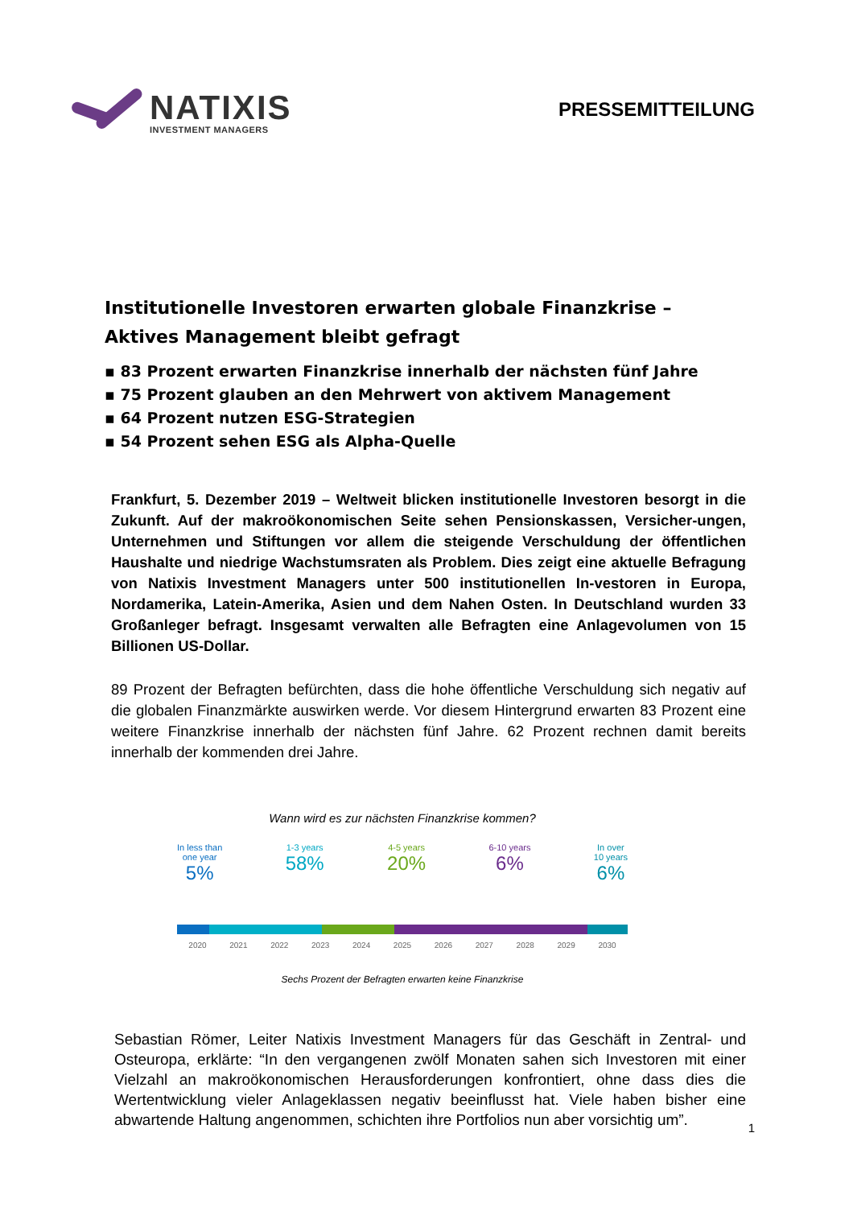NATIXIS
INVESTMENT MANAGERS
PRESSEMITTEILUNG
Institutionelle Investoren erwarten globale Finanzkrise – Aktives Management bleibt gefragt
83 Prozent erwarten Finanzkrise innerhalb der nächsten fünf Jahre
75 Prozent glauben an den Mehrwert von aktivem Management
64 Prozent nutzen ESG-Strategien
54 Prozent sehen ESG als Alpha-Quelle
Frankfurt, 5. Dezember 2019 – Weltweit blicken institutionelle Investoren besorgt in die Zukunft. Auf der makroökonomischen Seite sehen Pensionskassen, Versicher-ungen, Unternehmen und Stiftungen vor allem die steigende Verschuldung der öffentlichen Haushalte und niedrige Wachstumsraten als Problem. Dies zeigt eine aktuelle Befragung von Natixis Investment Managers unter 500 institutionellen In-vestoren in Europa, Nordamerika, Latein-Amerika, Asien und dem Nahen Osten. In Deutschland wurden 33 Großanleger befragt. Insgesamt verwalten alle Befragten eine Anlagevolumen von 15 Billionen US-Dollar.
89 Prozent der Befragten befürchten, dass die hohe öffentliche Verschuldung sich negativ auf die globalen Finanzmärkte auswirken werde. Vor diesem Hintergrund erwarten 83 Prozent eine weitere Finanzkrise innerhalb der nächsten fünf Jahre. 62 Prozent rechnen damit bereits innerhalb der kommenden drei Jahre.
Wann wird es zur nächsten Finanzkrise kommen?
In less than
one year
5% 1-3 years
58% 4-5 years
20% 6-10 years
6% In over
10 years
6%
2020 2021 2022 2023 2024 2025 2026 2027 2028 2029 2030
Sechs Prozent der Befragten erwarten keine Finanzkrise
Sebastian Römer, Leiter Natixis Investment Managers für das Geschäft in Zentral- und Osteuropa, erklärte: “In den vergangenen zwölf Monaten sahen sich Investoren mit einer Vielzahl an makroökonomischen Herausforderungen konfrontiert, ohne dass dies die Wertentwicklung vieler Anlageklassen negativ beeinflusst hat. Viele haben bisher eine abwartende Haltung angenommen, schichten ihre Portfolios nun aber vorsichtig um”.
1